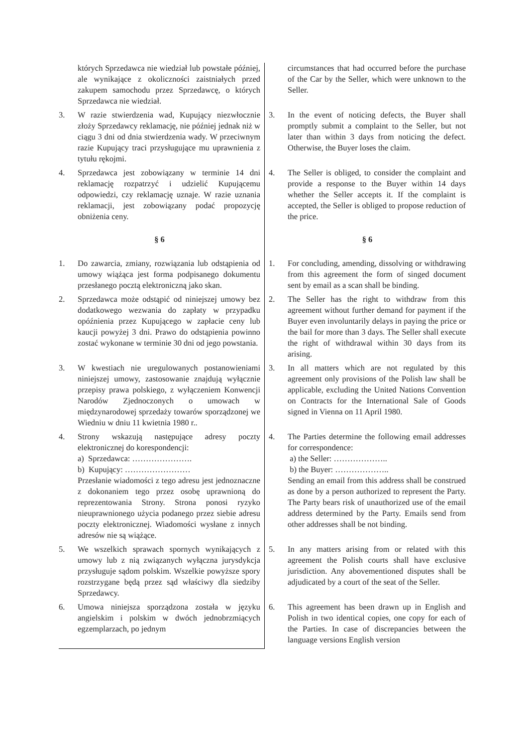| których Sprzedawca nie wiedział lub powstałe później, ale wynikające z okoliczności zaistniałych przed zakupem samochodu przez Sprzedawcę, o których Sprzedawca nie wiedział. | circumstances that had occurred before the purchase of the Car by the Seller, which were unknown to the Seller. |
| 3. W razie stwierdzenia wad, Kupujący niezwłocznie złoży Sprzedawcy reklamację, nie później jednak niż w ciągu 3 dni od dnia stwierdzenia wady. W przeciwnym razie Kupujący traci przysługujące mu uprawnienia z tytułu rękojmi. | 3. In the event of noticing defects, the Buyer shall promptly submit a complaint to the Seller, but not later than within 3 days from noticing the defect. Otherwise, the Buyer loses the claim. |
| 4. Sprzedawca jest zobowiązany w terminie 14 dni reklamację rozpatrzyć i udzielić Kupującemu odpowiedzi, czy reklamację uznaje. W razie uznania reklamacji, jest zobowiązany podać propozycję obniżenia ceny. | 4. The Seller is obliged, to consider the complaint and provide a response to the Buyer within 14 days whether the Seller accepts it. If the complaint is accepted, the Seller is obliged to propose reduction of the price. |
| § 6 | § 6 |
| 1. Do zawarcia, zmiany, rozwiązania lub odstąpienia od umowy wiążąca jest forma podpisanego dokumentu przesłanego pocztą elektroniczną jako skan. | 1. For concluding, amending, dissolving or withdrawing from this agreement the form of singed document sent by email as a scan shall be binding. |
| 2. Sprzedawca może odstąpić od niniejszej umowy bez dodatkowego wezwania do zapłaty w przypadku opóźnienia przez Kupującego w zapłacie ceny lub kaucji powyżej 3 dni. Prawo do odstąpienia powinno zostać wykonane w terminie 30 dni od jego powstania. | 2. The Seller has the right to withdraw from this agreement without further demand for payment if the Buyer even involuntarily delays in paying the price or the bail for more than 3 days. The Seller shall execute the right of withdrawal within 30 days from its arising. |
| 3. W kwestiach nie uregulowanych postanowieniami niniejszej umowy, zastosowanie znajdują wyłącznie przepisy prawa polskiego, z wyłączeniem Konwencji Narodów Zjednoczonych o umowach w międzynarodowej sprzedaży towarów sporządzonej we Wiedniu w dniu 11 kwietnia 1980 r.. | 3. In all matters which are not regulated by this agreement only provisions of the Polish law shall be applicable, excluding the United Nations Convention on Contracts for the International Sale of Goods signed in Vienna on 11 April 1980. |
| 4. Strony wskazują następujące adresy poczty elektronicznej do korespondencji: a) Sprzedawca: …………………. b) Kupujący: …………………… Przesłanie wiadomości z tego adresu jest jednoznaczne z dokonaniem tego przez osobę uprawnioną do reprezentowania Strony. Strona ponosi ryzyko nieuprawnionego użycia podanego przez siebie adresu poczty elektronicznej. Wiadomości wysłane z innych adresów nie są wiążące. | 4. The Parties determine the following email addresses for correspondence: a) the Seller: ……………….. b) the Buyer: ……………….. Sending an email from this address shall be construed as done by a person authorized to represent the Party. The Party bears risk of unauthorized use of the email address determined by the Party. Emails send from other addresses shall be not binding. |
| 5. We wszelkich sprawach spornych wynikających z umowy lub z nią związanych wyłączna jurysdykcja przysługuje sądom polskim. Wszelkie powyższe spory rozstrzygane będą przez sąd właściwy dla siedziby Sprzedawcy. | 5. In any matters arising from or related with this agreement the Polish courts shall have exclusive jurisdiction. Any abovementioned disputes shall be adjudicated by a court of the seat of the Seller. |
| 6. Umowa niniejsza sporządzona została w języku angielskim i polskim w dwóch jednobrzmiących egzemplarzach, po jednym | 6. This agreement has been drawn up in English and Polish in two identical copies, one copy for each of the Parties. In case of discrepancies between the language versions English version |